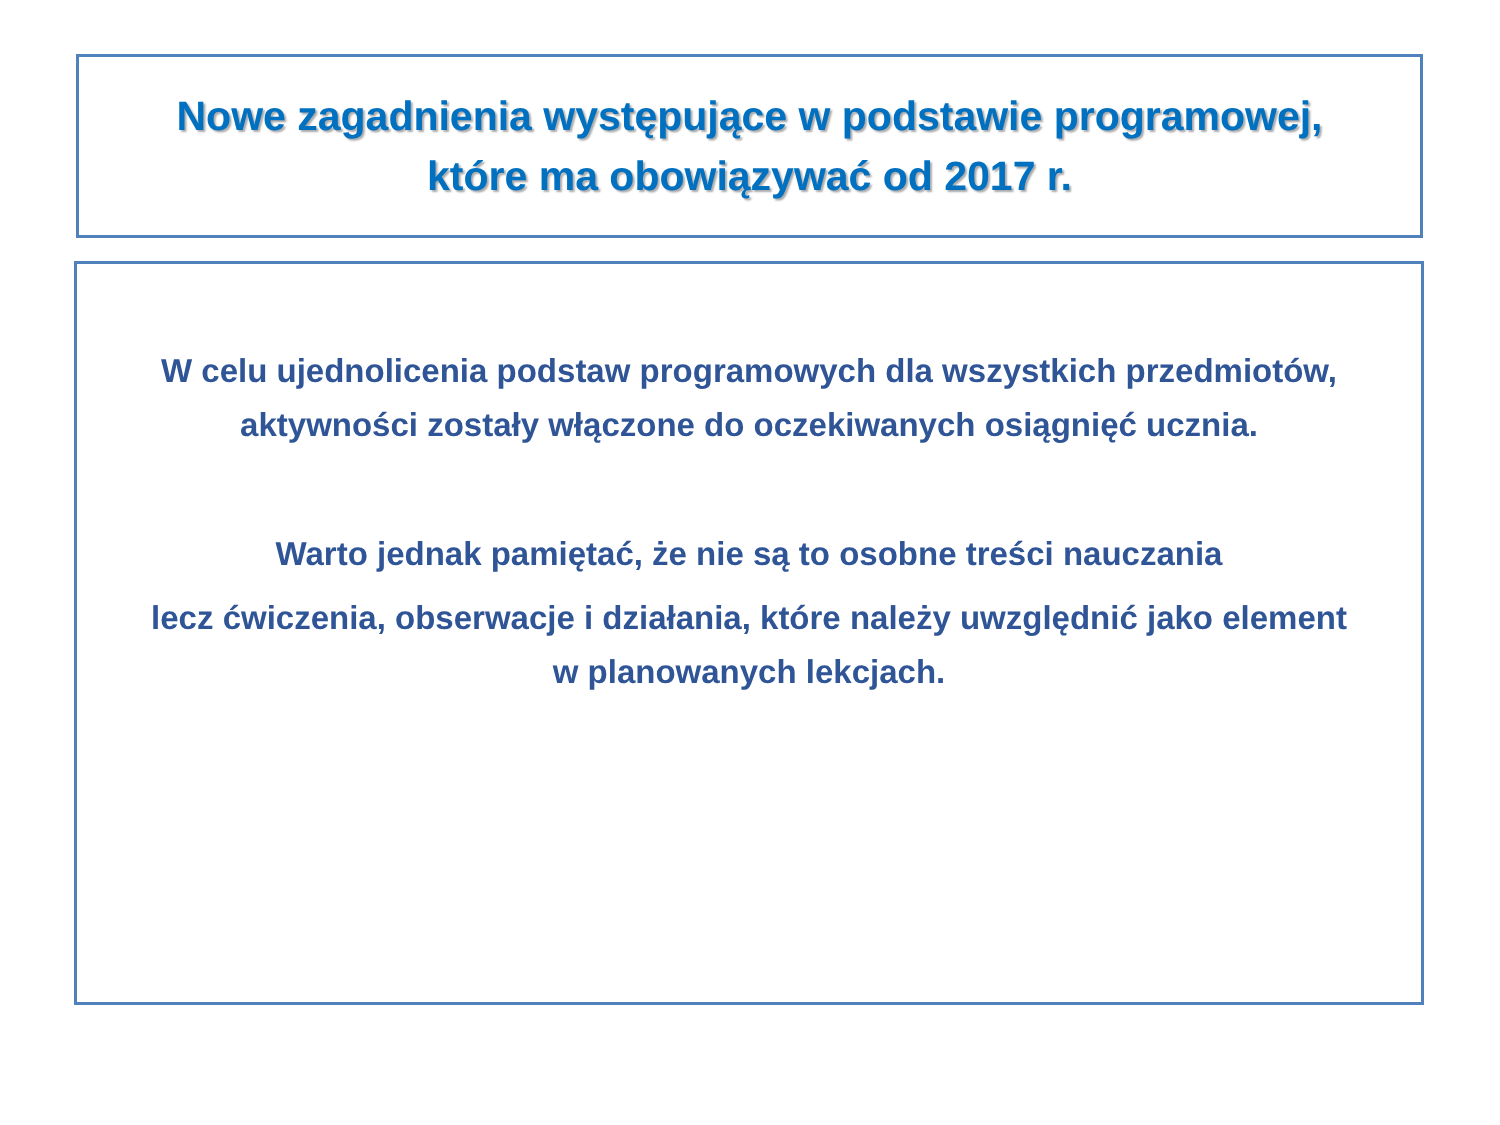Nowe zagadnienia występujące w podstawie programowej,
które ma obowiązywać od 2017 r.
W celu ujednolicenia podstaw programowych dla wszystkich przedmiotów,
aktywności zostały włączone do oczekiwanych osiągnięć ucznia.
Warto jednak pamiętać, że nie są to osobne treści nauczania
lecz ćwiczenia, obserwacje i działania, które należy uwzględnić jako element
w planowanych lekcjach.